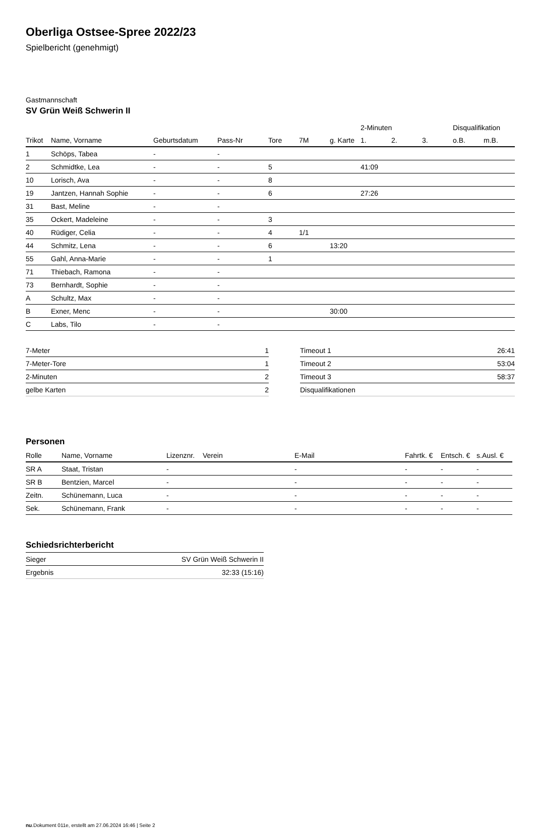Oberliga Ostsee-Spree 2022/23
Spielbericht (genehmigt)
Gastmannschaft
SV Grün Weiß Schwerin II
| | | | | | | | 2-Minuten | | | Disqualifikation | |
| --- | --- | --- | --- | --- | --- | --- | --- | --- | --- | --- | --- |
| Trikot | Name, Vorname | Geburtsdatum | Pass-Nr | Tore | 7M | g. Karte | 1. | 2. | 3. | o.B. | m.B. |
| 1 | Schöps, Tabea | - | - | | | | | | | | |
| 2 | Schmidtke, Lea | - | - | 5 | | | 41:09 | | | | |
| 10 | Lorisch, Ava | - | - | 8 | | | | | | | |
| 19 | Jantzen, Hannah Sophie | - | - | 6 | | | 27:26 | | | | |
| 31 | Bast, Meline | - | - | | | | | | | | |
| 35 | Ockert, Madeleine | - | - | 3 | | | | | | | |
| 40 | Rüdiger, Celia | - | - | 4 | 1/1 | | | | | | |
| 44 | Schmitz, Lena | - | - | 6 | | 13:20 | | | | | |
| 55 | Gahl, Anna-Marie | - | - | 1 | | | | | | | |
| 71 | Thiebach, Ramona | - | - | | | | | | | | |
| 73 | Bernhardt, Sophie | - | - | | | | | | | | |
| A | Schultz, Max | - | - | | | | | | | | |
| B | Exner, Menc | - | - | | | 30:00 | | | | | |
| C | Labs, Tilo | - | - | | | | | | | | |
| 7-Meter | 1 |
| 7-Meter-Tore | 1 |
| 2-Minuten | 2 |
| gelbe Karten | 2 |
| Timeout 1 | 26:41 |
| Timeout 2 | 53:04 |
| Timeout 3 | 58:37 |
| Disqualifikationen | |
Personen
| Rolle | Name, Vorname | Lizenznr. | Verein | E-Mail | Fahrtk. € | Entsch. € | s.Ausl. € |
| --- | --- | --- | --- | --- | --- | --- | --- |
| SR A | Staat, Tristan | - | | - | - | - | - |
| SR B | Bentzien, Marcel | - | | - | - | - | - |
| Zeitn. | Schünemann, Luca | - | | - | - | - | - |
| Sek. | Schünemann, Frank | - | | - | - | - | - |
Schiedsrichterbericht
| Sieger | SV Grün Weiß Schwerin II |
| Ergebnis | 32:33 (15:16) |
nu.Dokument 011e, erstellt am 27.06.2024 16:46 | Seite 2